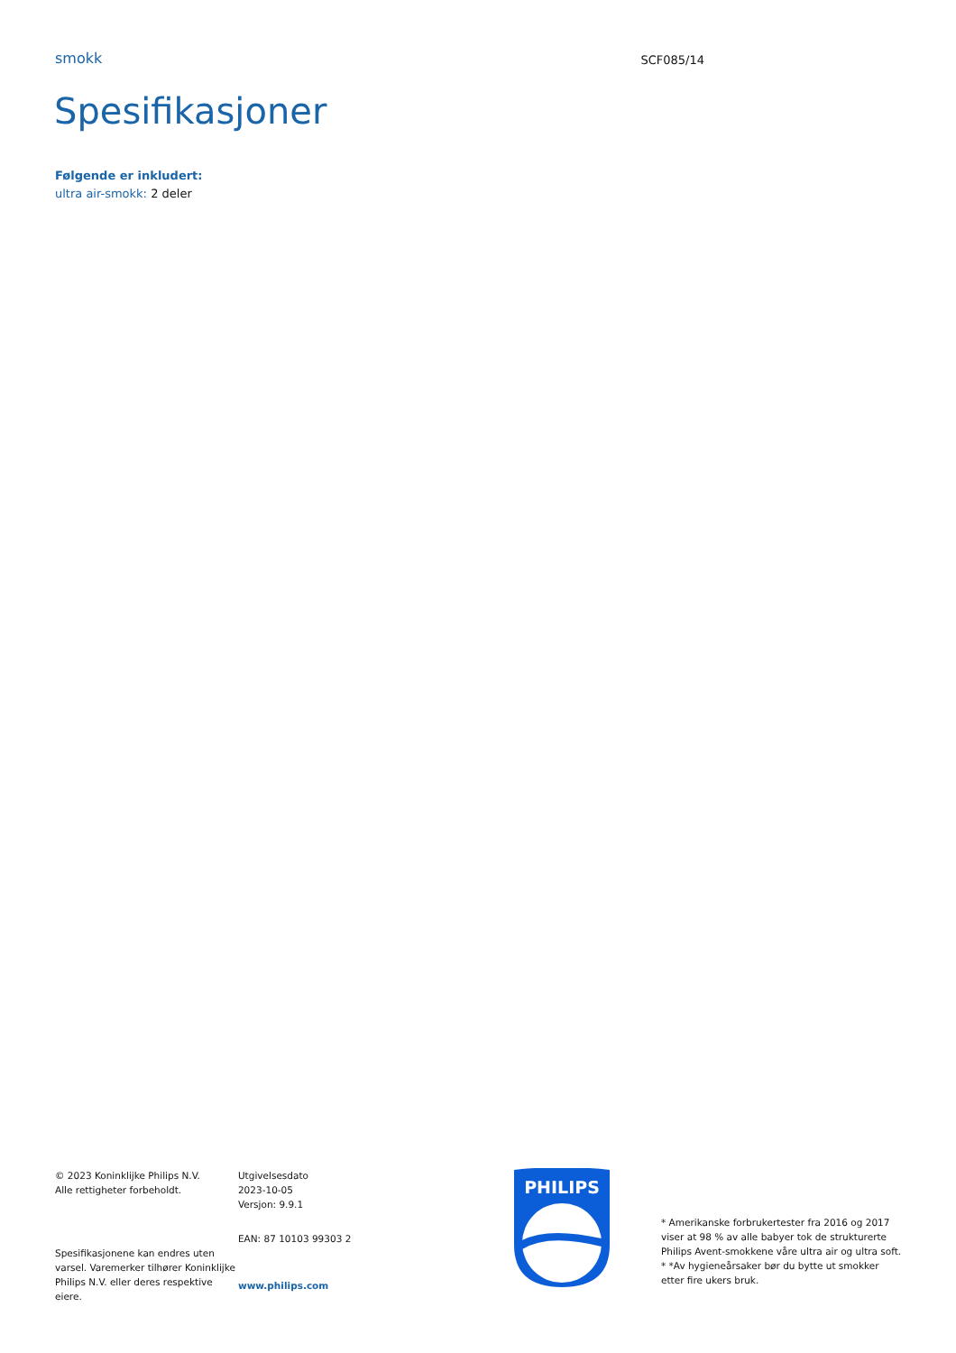smokk
SCF085/14
Spesifikasjoner
Følgende er inkludert:
ultra air-smokk: 2 deler
© 2023 Koninklijke Philips N.V.
Alle rettigheter forbeholdt.
Spesifikasjonene kan endres uten varsel. Varemerker tilhører Koninklijke Philips N.V. eller deres respektive eiere.
Utgivelsesdato
2023-10-05
Versjon: 9.9.1
EAN: 87 10103 99303 2
www.philips.com
PHILIPS
* Amerikanske forbrukertester fra 2016 og 2017 viser at 98 % av alle babyer tok de strukturerte Philips Avent-smokkene våre ultra air og ultra soft.
* *Av hygieneårsaker bør du bytte ut smokker etter fire ukers bruk.